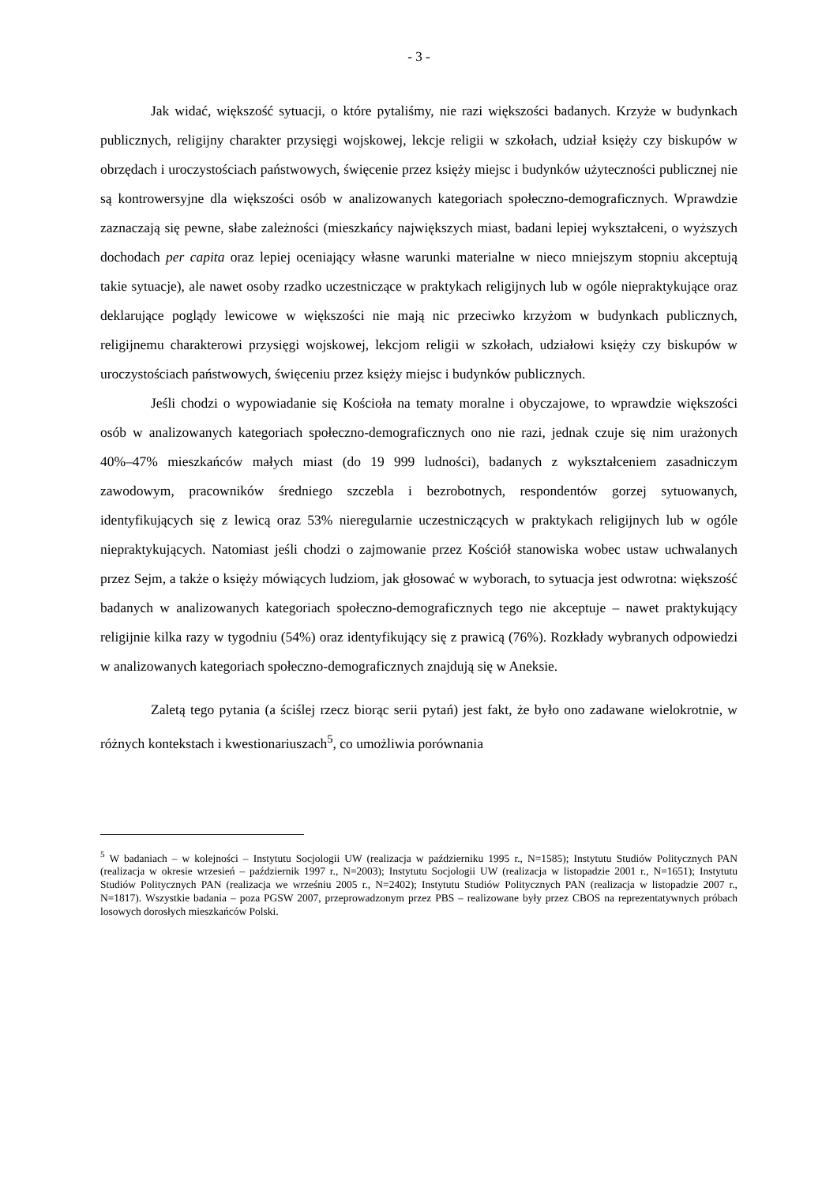- 3 -
Jak widać, większość sytuacji, o które pytaliśmy, nie razi większości badanych. Krzyże w budynkach publicznych, religijny charakter przysięgi wojskowej, lekcje religii w szkołach, udział księży czy biskupów w obrzędach i uroczystościach państwowych, święcenie przez księży miejsc i budynków użyteczności publicznej nie są kontrowersyjne dla większości osób w analizowanych kategoriach społeczno-demograficznych. Wprawdzie zaznaczają się pewne, słabe zależności (mieszkańcy największych miast, badani lepiej wykształceni, o wyższych dochodach per capita oraz lepiej oceniający własne warunki materialne w nieco mniejszym stopniu akceptują takie sytuacje), ale nawet osoby rzadko uczestniczące w praktykach religijnych lub w ogóle niepraktykujące oraz deklarujące poglądy lewicowe w większości nie mają nic przeciwko krzyżom w budynkach publicznych, religijnemu charakterowi przysięgi wojskowej, lekcjom religii w szkołach, udziałowi księży czy biskupów w uroczystościach państwowych, święceniu przez księży miejsc i budynków publicznych.
Jeśli chodzi o wypowiadanie się Kościoła na tematy moralne i obyczajowe, to wprawdzie większości osób w analizowanych kategoriach społeczno-demograficznych ono nie razi, jednak czuje się nim urażonych 40%–47% mieszkańców małych miast (do 19 999 ludności), badanych z wykształceniem zasadniczym zawodowym, pracowników średniego szczebla i bezrobotnych, respondentów gorzej sytuowanych, identyfikujących się z lewicą oraz 53% nieregularnie uczestniczących w praktykach religijnych lub w ogóle niepraktykujących. Natomiast jeśli chodzi o zajmowanie przez Kościół stanowiska wobec ustaw uchwalanych przez Sejm, a także o księży mówiących ludziom, jak głosować w wyborach, to sytuacja jest odwrotna: większość badanych w analizowanych kategoriach społeczno-demograficznych tego nie akceptuje – nawet praktykujący religijnie kilka razy w tygodniu (54%) oraz identyfikujący się z prawicą (76%). Rozkłady wybranych odpowiedzi w analizowanych kategoriach społeczno-demograficznych znajdują się w Aneksie.
Zaletą tego pytania (a ściślej rzecz biorąc serii pytań) jest fakt, że było ono zadawane wielokrotnie, w różnych kontekstach i kwestionariuszach<sup>5</sup>, co umożliwia porównania
<sup>5</sup> W badaniach – w kolejności – Instytutu Socjologii UW (realizacja w październiku 1995 r., N=1585); Instytutu Studiów Politycznych PAN (realizacja w okresie wrzesień – październik 1997 r., N=2003); Instytutu Socjologii UW (realizacja w listopadzie 2001 r., N=1651); Instytutu Studiów Politycznych PAN (realizacja we wrześniu 2005 r., N=2402); Instytutu Studiów Politycznych PAN (realizacja w listopadzie 2007 r., N=1817). Wszystkie badania – poza PGSW 2007, przeprowadzonym przez PBS – realizowane były przez CBOS na reprezentatywnych próbach losowych dorosłych mieszkańców Polski.